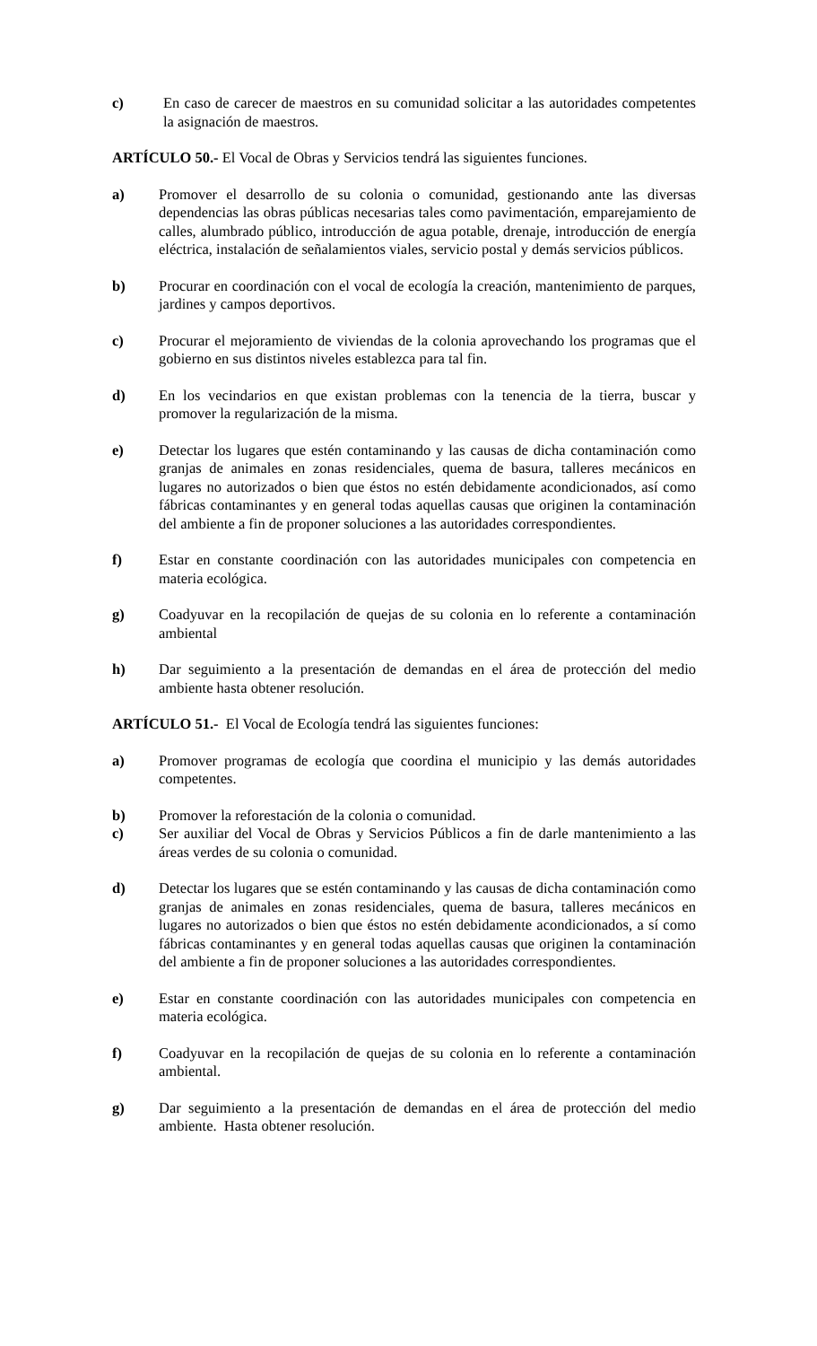c) En caso de carecer de maestros en su comunidad solicitar a las autoridades competentes la asignación de maestros.
ARTÍCULO 50.- El Vocal de Obras y Servicios tendrá las siguientes funciones.
a) Promover el desarrollo de su colonia o comunidad, gestionando ante las diversas dependencias las obras públicas necesarias tales como pavimentación, emparejamiento de calles, alumbrado público, introducción de agua potable, drenaje, introducción de energía eléctrica, instalación de señalamientos viales, servicio postal y demás servicios públicos.
b) Procurar en coordinación con el vocal de ecología la creación, mantenimiento de parques, jardines y campos deportivos.
c) Procurar el mejoramiento de viviendas de la colonia aprovechando los programas que el gobierno en sus distintos niveles establezca para tal fin.
d) En los vecindarios en que existan problemas con la tenencia de la tierra, buscar y promover la regularización de la misma.
e) Detectar los lugares que estén contaminando y las causas de dicha contaminación como granjas de animales en zonas residenciales, quema de basura, talleres mecánicos en lugares no autorizados o bien que éstos no estén debidamente acondicionados, así como fábricas contaminantes y en general todas aquellas causas que originen la contaminación del ambiente a fin de proponer soluciones a las autoridades correspondientes.
f) Estar en constante coordinación con las autoridades municipales con competencia en materia ecológica.
g) Coadyuvar en la recopilación de quejas de su colonia en lo referente a contaminación ambiental
h) Dar seguimiento a la presentación de demandas en el área de protección del medio ambiente hasta obtener resolución.
ARTÍCULO 51.- El Vocal de Ecología tendrá las siguientes funciones:
a) Promover programas de ecología que coordina el municipio y las demás autoridades competentes.
b) Promover la reforestación de la colonia o comunidad.
c) Ser auxiliar del Vocal de Obras y Servicios Públicos a fin de darle mantenimiento a las áreas verdes de su colonia o comunidad.
d) Detectar los lugares que se estén contaminando y las causas de dicha contaminación como granjas de animales en zonas residenciales, quema de basura, talleres mecánicos en lugares no autorizados o bien que éstos no estén debidamente acondicionados, a sí como fábricas contaminantes y en general todas aquellas causas que originen la contaminación del ambiente a fin de proponer soluciones a las autoridades correspondientes.
e) Estar en constante coordinación con las autoridades municipales con competencia en materia ecológica.
f) Coadyuvar en la recopilación de quejas de su colonia en lo referente a contaminación ambiental.
g) Dar seguimiento a la presentación de demandas en el área de protección del medio ambiente. Hasta obtener resolución.